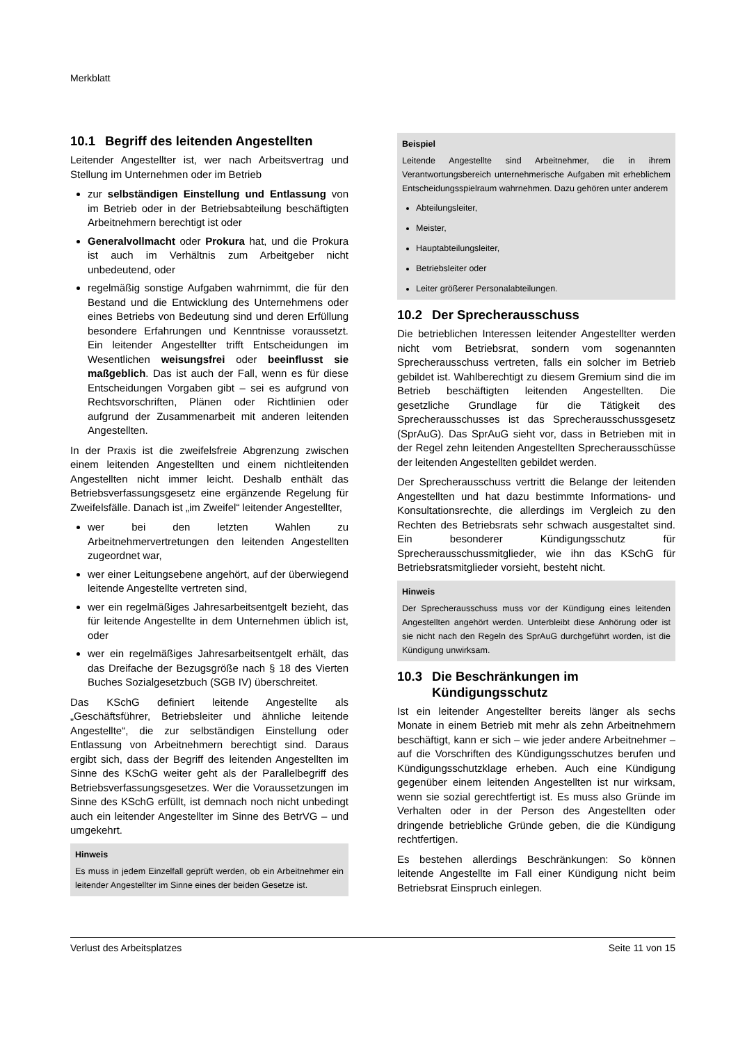Merkblatt
10.1 Begriff des leitenden Angestellten
Leitender Angestellter ist, wer nach Arbeitsvertrag und Stellung im Unternehmen oder im Betrieb
zur selbständigen Einstellung und Entlassung von im Betrieb oder in der Betriebsabteilung beschäftigten Arbeitnehmern berechtigt ist oder
Generalvollmacht oder Prokura hat, und die Prokura ist auch im Verhältnis zum Arbeitgeber nicht unbedeutend, oder
regelmäßig sonstige Aufgaben wahrnimmt, die für den Bestand und die Entwicklung des Unternehmens oder eines Betriebs von Bedeutung sind und deren Erfüllung besondere Erfahrungen und Kenntnisse voraussetzt. Ein leitender Angestellter trifft Entscheidungen im Wesentlichen weisungsfrei oder beeinflusst sie maßgeblich. Das ist auch der Fall, wenn es für diese Entscheidungen Vorgaben gibt – sei es aufgrund von Rechtsvorschriften, Plänen oder Richtlinien oder aufgrund der Zusammenarbeit mit anderen leitenden Angestellten.
In der Praxis ist die zweifelsfreie Abgrenzung zwischen einem leitenden Angestellten und einem nichtleitenden Angestellten nicht immer leicht. Deshalb enthält das Betriebsverfassungsgesetz eine ergänzende Regelung für Zweifelsfälle. Danach ist „im Zweifel“ leitender Angestellter,
wer bei den letzten Wahlen zu Arbeitnehmervertretungen den leitenden Angestellten zugeordnet war,
wer einer Leitungsebene angehört, auf der überwiegend leitende Angestellte vertreten sind,
wer ein regelmäßiges Jahresarbeitsentgelt bezieht, das für leitende Angestellte in dem Unternehmen üblich ist, oder
wer ein regelmäßiges Jahresarbeitsentgelt erhält, das das Dreifache der Bezugsgröße nach § 18 des Vierten Buches Sozialgesetzbuch (SGB IV) überschreitet.
Das KSchG definiert leitende Angestellte als „Geschäftsführer, Betriebsleiter und ähnliche leitende Angestellte“, die zur selbständigen Einstellung oder Entlassung von Arbeitnehmern berechtigt sind. Daraus ergibt sich, dass der Begriff des leitenden Angestellten im Sinne des KSchG weiter geht als der Parallelbegriff des Betriebsverfassungsgesetzes. Wer die Voraussetzungen im Sinne des KSchG erfüllt, ist demnach noch nicht unbedingt auch ein leitender Angestellter im Sinne des BetrVG – und umgekehrt.
Hinweis
Es muss in jedem Einzelfall geprüft werden, ob ein Arbeitnehmer ein leitender Angestellter im Sinne eines der beiden Gesetze ist.
Beispiel
Leitende Angestellte sind Arbeitnehmer, die in ihrem Verantwortungsbereich unternehmerische Aufgaben mit erheblichem Entscheidungsspielraum wahrnehmen. Dazu gehören unter anderem
Abteilungsleiter,
Meister,
Hauptabteilungsleiter,
Betriebsleiter oder
Leiter größerer Personalabteilungen.
10.2 Der Sprecherausschuss
Die betrieblichen Interessen leitender Angestellter werden nicht vom Betriebsrat, sondern vom sogenannten Sprecherausschuss vertreten, falls ein solcher im Betrieb gebildet ist. Wahlberechtigt zu diesem Gremium sind die im Betrieb beschäftigten leitenden Angestellten. Die gesetzliche Grundlage für die Tätigkeit des Sprecherausschusses ist das Sprecherausschussgesetz (SprAuG). Das SprAuG sieht vor, dass in Betrieben mit in der Regel zehn leitenden Angestellten Sprecherausschüsse der leitenden Angestellten gebildet werden.
Der Sprecherausschuss vertritt die Belange der leitenden Angestellten und hat dazu bestimmte Informations- und Konsultationsrechte, die allerdings im Vergleich zu den Rechten des Betriebsrats sehr schwach ausgestaltet sind. Ein besonderer Kündigungsschutz für Sprecherausschussmitglieder, wie ihn das KSchG für Betriebsratsmitglieder vorsieht, besteht nicht.
Hinweis
Der Sprecherausschuss muss vor der Kündigung eines leitenden Angestellten angehört werden. Unterbleibt diese Anhörung oder ist sie nicht nach den Regeln des SprAuG durchgeführt worden, ist die Kündigung unwirksam.
10.3 Die Beschränkungen im
Kündigungsschutz
Ist ein leitender Angestellter bereits länger als sechs Monate in einem Betrieb mit mehr als zehn Arbeitnehmern beschäftigt, kann er sich – wie jeder andere Arbeitnehmer – auf die Vorschriften des Kündigungsschutzes berufen und Kündigungsschutzklage erheben. Auch eine Kündigung gegenüber einem leitenden Angestellten ist nur wirksam, wenn sie sozial gerechtfertigt ist. Es muss also Gründe im Verhalten oder in der Person des Angestellten oder dringende betriebliche Gründe geben, die die Kündigung rechtfertigen.
Es bestehen allerdings Beschränkungen: So können leitende Angestellte im Fall einer Kündigung nicht beim Betriebsrat Einspruch einlegen.
Verlust des Arbeitsplatzes Seite 11 von 15